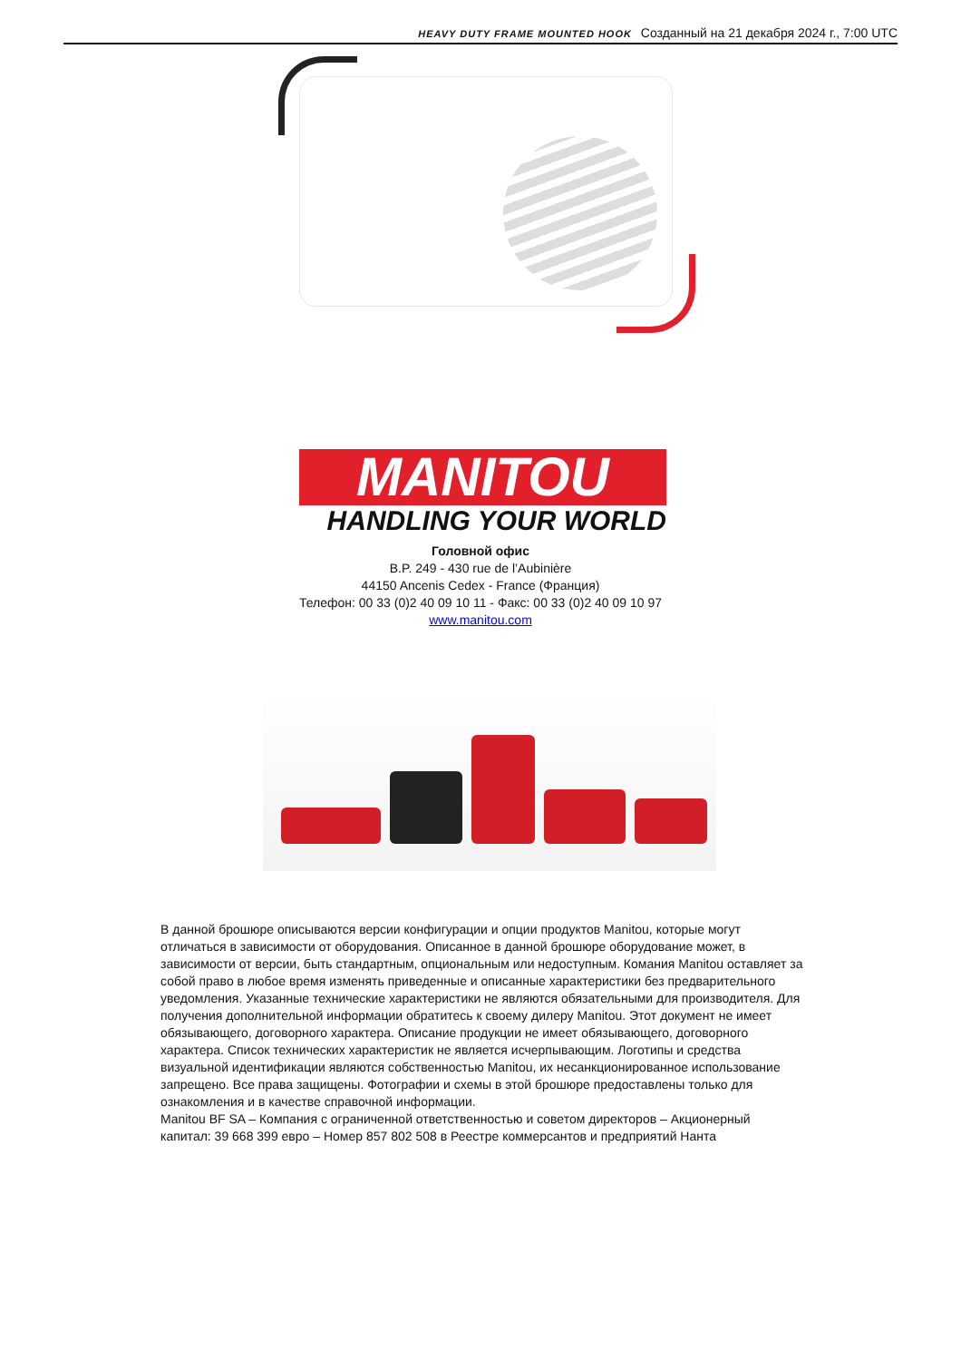HEAVY DUTY FRAME MOUNTED HOOK Созданный на 21 декабря 2024 г., 7:00 UTC
MANITOU
HANDLING YOUR WORLD
Головной офис
B.P. 249 - 430 rue de l’Aubinière
44150 Ancenis Cedex - France (Франция)
Телефон: 00 33 (0)2 40 09 10 11 - Факс: 00 33 (0)2 40 09 10 97
www.manitou.com
В данной брошюре описываются версии конфигурации и опции продуктов Manitou, которые могут отличаться в зависимости от оборудования. Описанное в данной брошюре оборудование может, в зависимости от версии, быть стандартным, опциональным или недоступным. Комания Manitou оставляет за собой право в любое время изменять приведенные и описанные характеристики без предварительного уведомления. Указанные технические характеристики не являются обязательными для производителя. Для получения дополнительной информации обратитесь к своему дилеру Manitou. Этот документ не имеет обязывающего, договорного характера. Описание продукции не имеет обязывающего, договорного характера. Список технических характеристик не является исчерпывающим. Логотипы и средства визуальной идентификации являются собственностью Manitou, их несанкционированное использование запрещено. Все права защищены. Фотографии и схемы в этой брошюре предоставлены только для ознакомления и в качестве справочной информации.
Manitou BF SA – Компания с ограниченной ответственностью и советом директоров – Акционерный капитал: 39 668 399 евро – Номер 857 802 508 в Реестре коммерсантов и предприятий Нанта